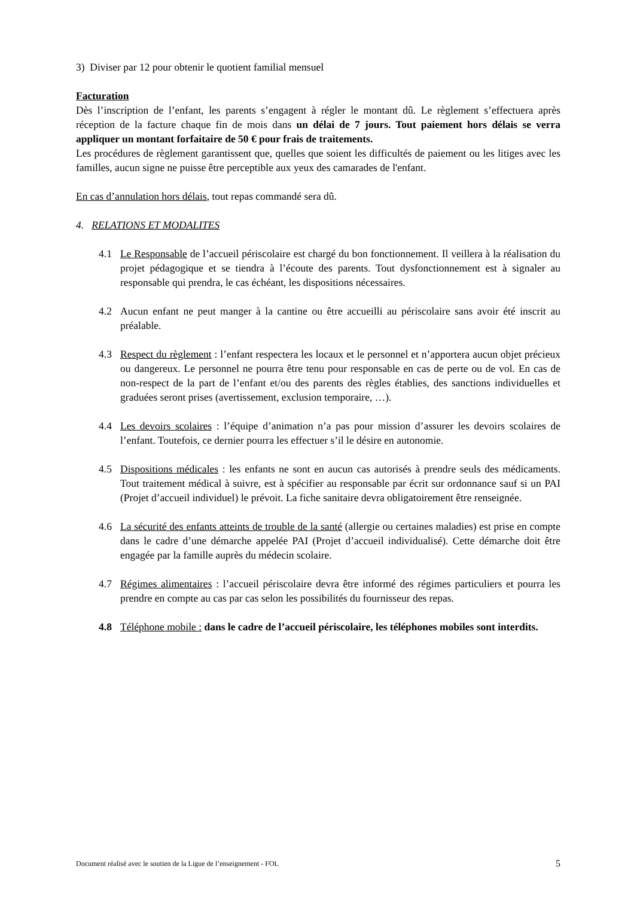3) Diviser par 12 pour obtenir le quotient familial mensuel
Facturation
Dès l’inscription de l’enfant, les parents s’engagent à régler le montant dû. Le règlement s’effectuera après réception de la facture chaque fin de mois dans un délai de 7 jours. Tout paiement hors délais se verra appliquer un montant forfaitaire de 50 € pour frais de traitements.
Les procédures de règlement garantissent que, quelles que soient les difficultés de paiement ou les litiges avec les familles, aucun signe ne puisse être perceptible aux yeux des camarades de l'enfant.
En cas d’annulation hors délais, tout repas commandé sera dû.
4. RELATIONS ET MODALITES
4.1 Le Responsable de l’accueil périscolaire est chargé du bon fonctionnement. Il veillera à la réalisation du projet pédagogique et se tiendra à l’écoute des parents. Tout dysfonctionnement est à signaler au responsable qui prendra, le cas échéant, les dispositions nécessaires.
4.2 Aucun enfant ne peut manger à la cantine ou être accueilli au périscolaire sans avoir été inscrit au préalable.
4.3 Respect du règlement : l’enfant respectera les locaux et le personnel et n’apportera aucun objet précieux ou dangereux. Le personnel ne pourra être tenu pour responsable en cas de perte ou de vol. En cas de non-respect de la part de l’enfant et/ou des parents des règles établies, des sanctions individuelles et graduées seront prises (avertissement, exclusion temporaire, …).
4.4 Les devoirs scolaires : l’équipe d’animation n’a pas pour mission d’assurer les devoirs scolaires de l’enfant. Toutefois, ce dernier pourra les effectuer s’il le désire en autonomie.
4.5 Dispositions médicales : les enfants ne sont en aucun cas autorisés à prendre seuls des médicaments. Tout traitement médical à suivre, est à spécifier au responsable par écrit sur ordonnance sauf si un PAI (Projet d’accueil individuel) le prévoit. La fiche sanitaire devra obligatoirement être renseignée.
4.6 La sécurité des enfants atteints de trouble de la santé (allergie ou certaines maladies) est prise en compte dans le cadre d’une démarche appelée PAI (Projet d’accueil individualisé). Cette démarche doit être engagée par la famille auprès du médecin scolaire.
4.7 Régimes alimentaires : l’accueil périscolaire devra être informé des régimes particuliers et pourra les prendre en compte au cas par cas selon les possibilités du fournisseur des repas.
4.8 Téléphone mobile : dans le cadre de l’accueil périscolaire, les téléphones mobiles sont interdits.
Document réalisé avec le soutien de la Ligue de l’enseignement - FOL 5